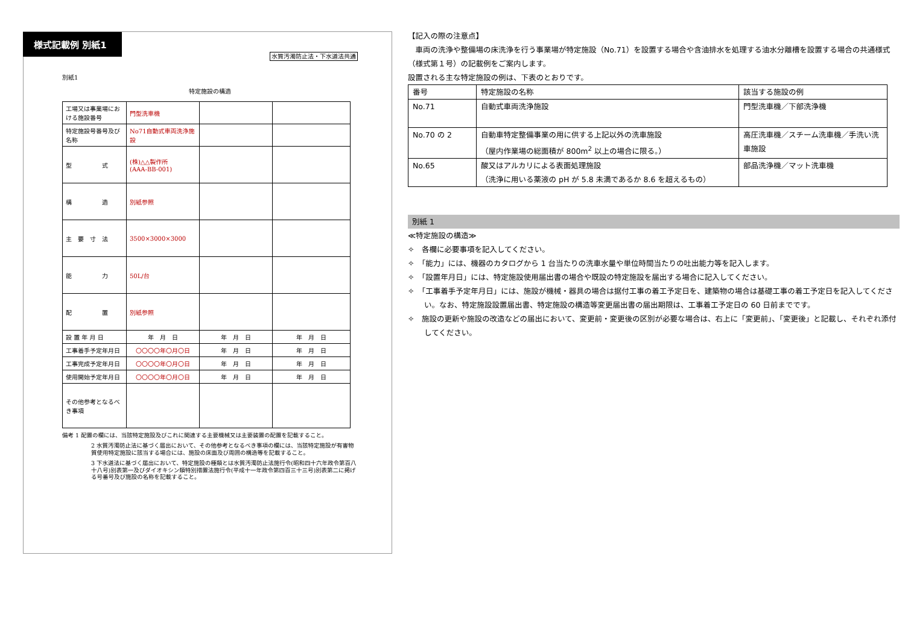様式記載例 別紙1
水質汚濁防止法・下水道法共通
別紙1
特定施設の構造
| 工場又は事業場における施設番号 | 門型洗車機 | | |
| 特定施設号番号及び名称 | No71自動式車両洗浄施設 | | |
| 型 式 | (株)△△製作所 (AAA-BB-001) | | |
| 構 造 | 別紙参照 | | |
| 主 要 寸 法 | 3500×3000×3000 | | |
| 能 力 | 50L/台 | | |
| 配 置 | 別紙参照 | | |
| 設 置 年 月 日 | 年 月 日 | 年 月 日 | 年 月 日 |
| 工事着手予定年月日 | 〇〇〇〇年〇月〇日 | 年 月 日 | 年 月 日 |
| 工事完成予定年月日 | 〇〇〇〇年〇月〇日 | 年 月 日 | 年 月 日 |
| 使用開始予定年月日 | 〇〇〇〇年〇月〇日 | 年 月 日 | 年 月 日 |
| その他参考となるべき事項 | | | |
備考 1 配置の欄には、当該特定施設及びこれに関連する主要機械又は主要装置の配置を記載すること。
2 水質汚濁防止法に基づく届出において、その他参考となるべき事項の欄には、当該特定施設が有害物質使用特定施設に該当する場合には、施設の床面及び周囲の構造等を記載すること。
3 下水道法に基づく届出において、特定施設の種類とは水質汚濁防止法施行令(昭和四十六年政令第百八十八号)別表第一及びダイオキシン類特別措置法施行令(平成十一年政令第四百三十三号)別表第二に掲げる号番号及び施設の名称を記載すること。
【記入の際の注意点】
　車両の洗浄や整備場の床洗浄を行う事業場が特定施設（No.71）を設置する場合や含油排水を処理する油水分離槽を設置する場合の共通様式（様式第１号）の記載例をご案内します。
設置される主な特定施設の例は、下表のとおりです。
| 番号 | 特定施設の名称 | 該当する施設の例 |
| No.71 | 自動式車両洗浄施設 | 門型洗車機／下部洗浄機 |
| No.70 の 2 | 自動車特定整備事業の用に供する上記以外の洗車施設 （屋内作業場の総面積が 800m<sup>2</sup> 以上の場合に限る。） | 高圧洗車機／スチーム洗車機／手洗い洗車施設 |
| No.65 | 酸又はアルカリによる表面処理施設 （洗浄に用いる薬液の pH が 5.8 未満であるか 8.6 を超えるもの） | 部品洗浄機／マット洗車機 |
別紙 1
≪特定施設の構造≫
✧　各欄に必要事項を記入してください。
✧　「能力」には、機器のカタログから 1 台当たりの洗車水量や単位時間当たりの吐出能力等を記入します。
✧　「設置年月日」には、特定施設使用届出書の場合や既設の特定施設を届出する場合に記入してください。
✧　「工事着手予定年月日」には、施設が機械・器具の場合は据付工事の着工予定日を、建築物の場合は基礎工事の着工予定日を記入してください。なお、特定施設設置届出書、特定施設の構造等変更届出書の届出期限は、工事着工予定日の 60 日前までです。
✧　施設の更新や施設の改造などの届出において、変更前・変更後の区別が必要な場合は、右上に「変更前」、「変更後」と記載し、それぞれ添付してください。